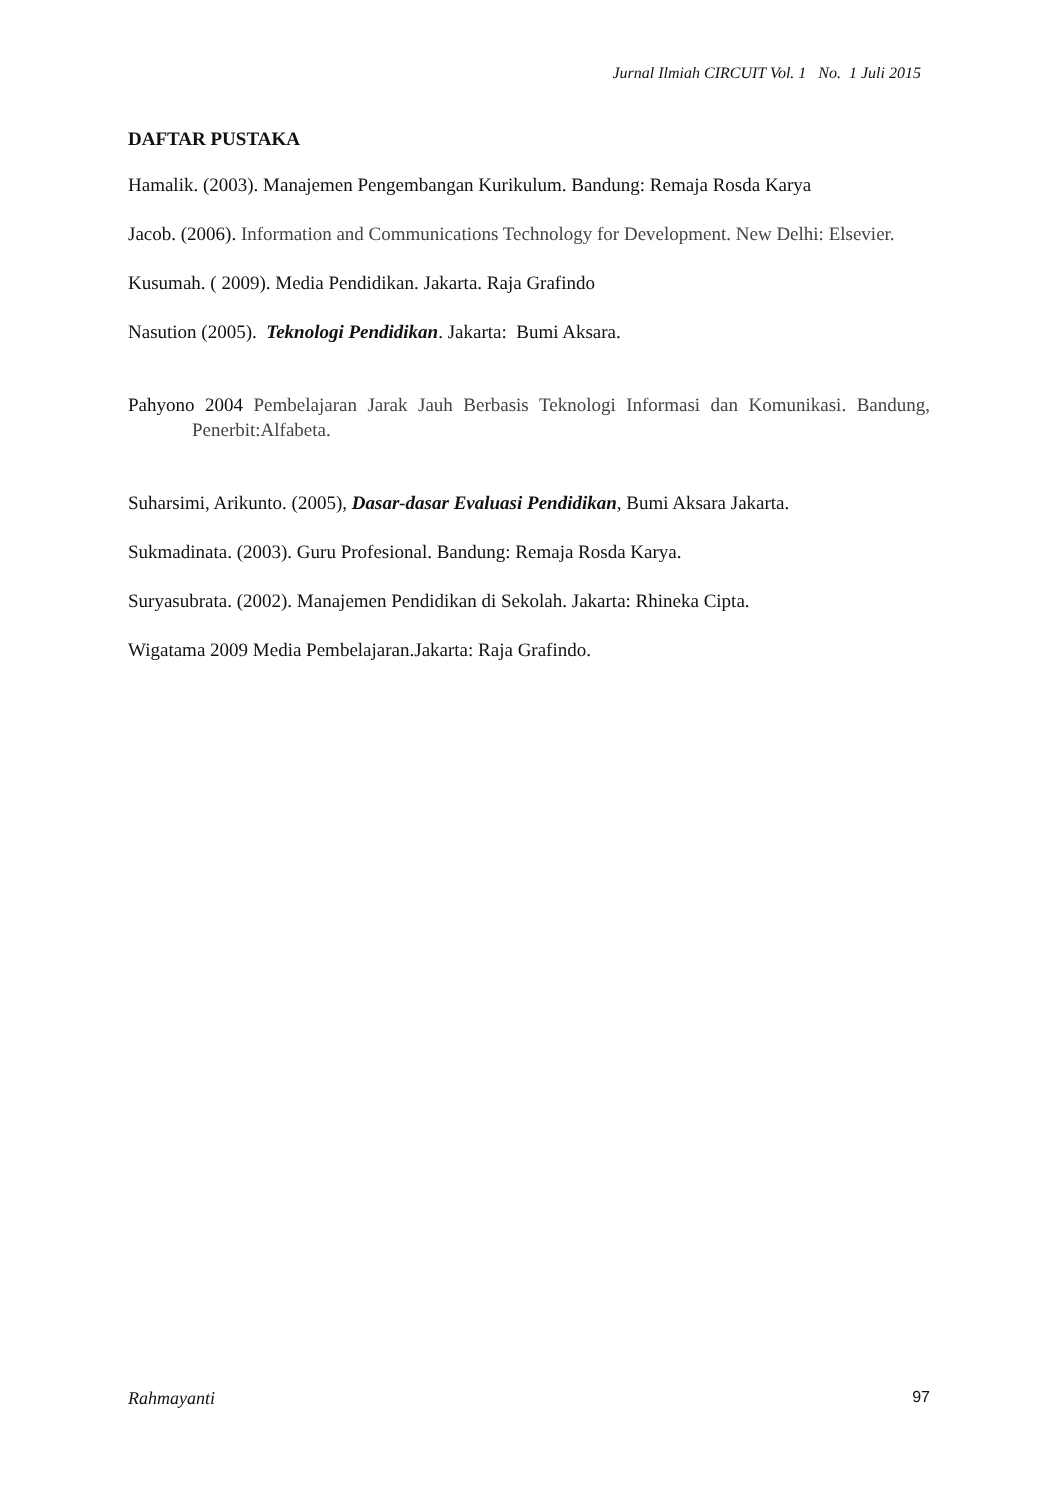Jurnal Ilmiah CIRCUIT Vol. 1 No. 1 Juli 2015
DAFTAR PUSTAKA
Hamalik. (2003). Manajemen Pengembangan Kurikulum. Bandung: Remaja Rosda Karya
Jacob. (2006). Information and Communications Technology for Development. New Delhi: Elsevier.
Kusumah. ( 2009). Media Pendidikan. Jakarta. Raja Grafindo
Nasution (2005). Teknologi Pendidikan. Jakarta: Bumi Aksara.
Pahyono 2004 Pembelajaran Jarak Jauh Berbasis Teknologi Informasi dan Komunikasi. Bandung, Penerbit:Alfabeta.
Suharsimi, Arikunto. (2005), Dasar-dasar Evaluasi Pendidikan, Bumi Aksara Jakarta.
Sukmadinata. (2003). Guru Profesional. Bandung: Remaja Rosda Karya.
Suryasubrata. (2002). Manajemen Pendidikan di Sekolah. Jakarta: Rhineka Cipta.
Wigatama 2009 Media Pembelajaran.Jakarta: Raja Grafindo.
Rahmayanti 97